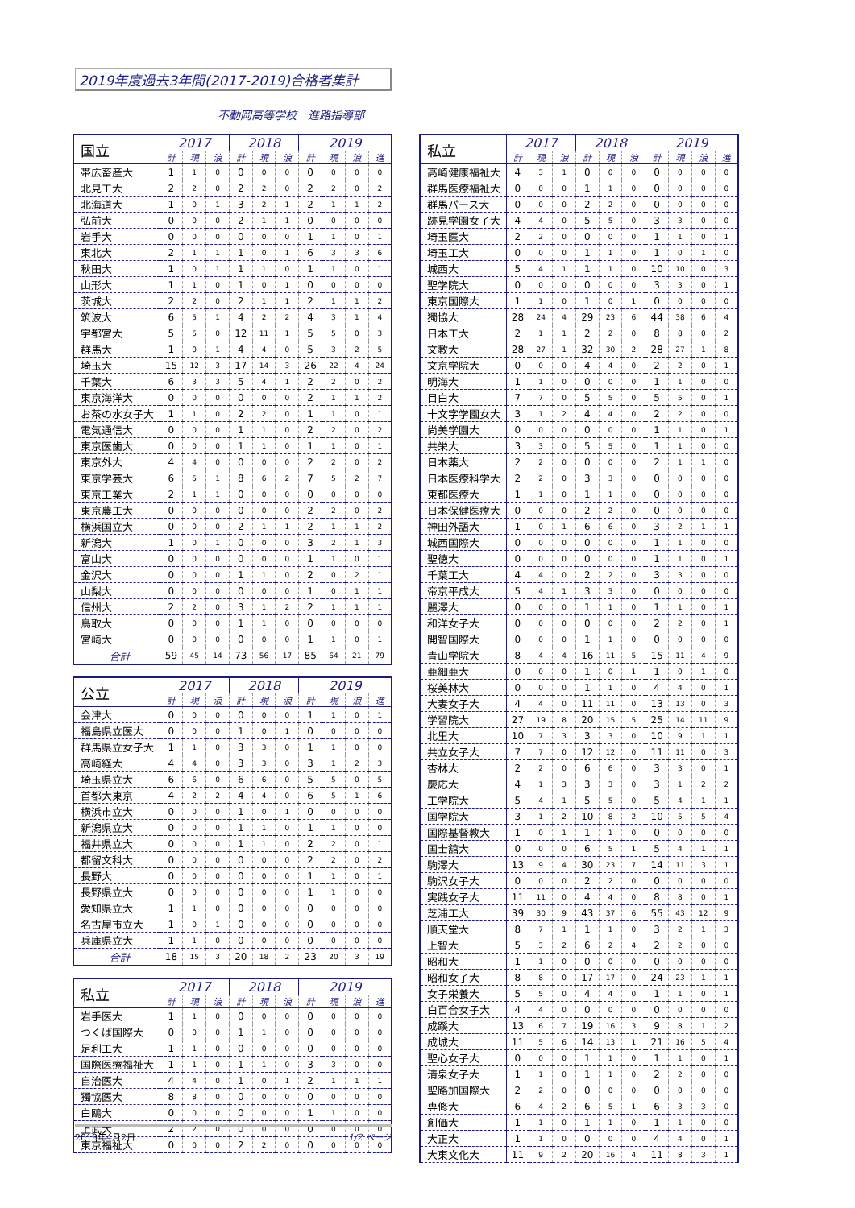2019年度過去3年間(2017-2019)合格者集計
不動岡高等学校　進路指導部
| 国立 | 2017 | | | 2018 | | | 2019 | | | |
| --- | --- | --- | --- | --- | --- | --- | --- | --- | --- | --- |
| | 計 | 現 | 浪 | 計 | 現 | 浪 | 計 | 現 | 浪 | 進 |
| 帯広畜産大 | 1 | 1 | 0 | 0 | 0 | 0 | 0 | 0 | 0 | 0 |
| 北見工大 | 2 | 2 | 0 | 2 | 2 | 0 | 2 | 2 | 0 | 2 |
| 北海道大 | 1 | 0 | 1 | 3 | 2 | 1 | 2 | 1 | 1 | 2 |
| 弘前大 | 0 | 0 | 0 | 2 | 1 | 1 | 0 | 0 | 0 | 0 |
| 岩手大 | 0 | 0 | 0 | 0 | 0 | 0 | 1 | 1 | 0 | 1 |
| 東北大 | 2 | 1 | 1 | 1 | 0 | 1 | 6 | 3 | 3 | 6 |
| 秋田大 | 1 | 0 | 1 | 1 | 1 | 0 | 1 | 1 | 0 | 1 |
| 山形大 | 1 | 1 | 0 | 1 | 0 | 1 | 0 | 0 | 0 | 0 |
| 茨城大 | 2 | 2 | 0 | 2 | 1 | 1 | 2 | 1 | 1 | 2 |
| 筑波大 | 6 | 5 | 1 | 4 | 2 | 2 | 4 | 3 | 1 | 4 |
| 宇都宮大 | 5 | 5 | 0 | 12 | 11 | 1 | 5 | 5 | 0 | 3 |
| 群馬大 | 1 | 0 | 1 | 4 | 4 | 0 | 5 | 3 | 2 | 5 |
| 埼玉大 | 15 | 12 | 3 | 17 | 14 | 3 | 26 | 22 | 4 | 24 |
| 千葉大 | 6 | 3 | 3 | 5 | 4 | 1 | 2 | 2 | 0 | 2 |
| 東京海洋大 | 0 | 0 | 0 | 0 | 0 | 0 | 2 | 1 | 1 | 2 |
| お茶の水女子大 | 1 | 1 | 0 | 2 | 2 | 0 | 1 | 1 | 0 | 1 |
| 電気通信大 | 0 | 0 | 0 | 1 | 1 | 0 | 2 | 2 | 0 | 2 |
| 東京医歯大 | 0 | 0 | 0 | 1 | 1 | 0 | 1 | 1 | 0 | 1 |
| 東京外大 | 4 | 4 | 0 | 0 | 0 | 0 | 2 | 2 | 0 | 2 |
| 東京学芸大 | 6 | 5 | 1 | 8 | 6 | 2 | 7 | 5 | 2 | 7 |
| 東京工業大 | 2 | 1 | 1 | 0 | 0 | 0 | 0 | 0 | 0 | 0 |
| 東京農工大 | 0 | 0 | 0 | 0 | 0 | 0 | 2 | 2 | 0 | 2 |
| 横浜国立大 | 0 | 0 | 0 | 2 | 1 | 1 | 2 | 1 | 1 | 2 |
| 新潟大 | 1 | 0 | 1 | 0 | 0 | 0 | 3 | 2 | 1 | 3 |
| 富山大 | 0 | 0 | 0 | 0 | 0 | 0 | 1 | 1 | 0 | 1 |
| 金沢大 | 0 | 0 | 0 | 1 | 1 | 0 | 2 | 0 | 2 | 1 |
| 山梨大 | 0 | 0 | 0 | 0 | 0 | 0 | 1 | 0 | 1 | 1 |
| 信州大 | 2 | 2 | 0 | 3 | 1 | 2 | 2 | 1 | 1 | 1 |
| 鳥取大 | 0 | 0 | 0 | 1 | 1 | 0 | 0 | 0 | 0 | 0 |
| 宮崎大 | 0 | 0 | 0 | 0 | 0 | 0 | 1 | 1 | 0 | 1 |
| 合計 | 59 | 45 | 14 | 73 | 56 | 17 | 85 | 64 | 21 | 79 |
| 公立 | 2017 | | | 2018 | | | 2019 | | | |
| --- | --- | --- | --- | --- | --- | --- | --- | --- | --- | --- |
| | 計 | 現 | 浪 | 計 | 現 | 浪 | 計 | 現 | 浪 | 進 |
| 会津大 | 0 | 0 | 0 | 0 | 0 | 0 | 1 | 1 | 0 | 1 |
| 福島県立医大 | 0 | 0 | 0 | 1 | 0 | 1 | 0 | 0 | 0 | 0 |
| 群馬県立女子大 | 1 | 1 | 0 | 3 | 3 | 0 | 1 | 1 | 0 | 0 |
| 高崎経大 | 4 | 4 | 0 | 3 | 3 | 0 | 3 | 1 | 2 | 3 |
| 埼玉県立大 | 6 | 6 | 0 | 6 | 6 | 0 | 5 | 5 | 0 | 5 |
| 首都大東京 | 4 | 2 | 2 | 4 | 4 | 0 | 6 | 5 | 1 | 6 |
| 横浜市立大 | 0 | 0 | 0 | 1 | 0 | 1 | 0 | 0 | 0 | 0 |
| 新潟県立大 | 0 | 0 | 0 | 1 | 1 | 0 | 1 | 1 | 0 | 0 |
| 福井県立大 | 0 | 0 | 0 | 1 | 1 | 0 | 2 | 2 | 0 | 1 |
| 都留文科大 | 0 | 0 | 0 | 0 | 0 | 0 | 2 | 2 | 0 | 2 |
| 長野大 | 0 | 0 | 0 | 0 | 0 | 0 | 1 | 1 | 0 | 1 |
| 長野県立大 | 0 | 0 | 0 | 0 | 0 | 0 | 1 | 1 | 0 | 0 |
| 愛知県立大 | 1 | 1 | 0 | 0 | 0 | 0 | 0 | 0 | 0 | 0 |
| 名古屋市立大 | 1 | 0 | 1 | 0 | 0 | 0 | 0 | 0 | 0 | 0 |
| 兵庫県立大 | 1 | 1 | 0 | 0 | 0 | 0 | 0 | 0 | 0 | 0 |
| 合計 | 18 | 15 | 3 | 20 | 18 | 2 | 23 | 20 | 3 | 19 |
| 私立 | 2017 | | | 2018 | | | 2019 | | | |
| --- | --- | --- | --- | --- | --- | --- | --- | --- | --- | --- |
| | 計 | 現 | 浪 | 計 | 現 | 浪 | 計 | 現 | 浪 | 進 |
| 岩手医大 | 1 | 1 | 0 | 0 | 0 | 0 | 0 | 0 | 0 | 0 |
| つくば国際大 | 0 | 0 | 0 | 1 | 1 | 0 | 0 | 0 | 0 | 0 |
| 足利工大 | 1 | 1 | 0 | 0 | 0 | 0 | 0 | 0 | 0 | 0 |
| 国際医療福祉大 | 1 | 1 | 0 | 1 | 1 | 0 | 3 | 3 | 0 | 0 |
| 自治医大 | 4 | 4 | 0 | 1 | 0 | 1 | 2 | 1 | 1 | 1 |
| 獨協医大 | 8 | 8 | 0 | 0 | 0 | 0 | 0 | 0 | 0 | 0 |
| 白鴎大 | 0 | 0 | 0 | 0 | 0 | 0 | 1 | 1 | 0 | 0 |
| 上武大 | 2 | 2 | 0 | 0 | 0 | 0 | 0 | 0 | 0 | 0 |
| 東京福祉大 | 0 | 0 | 0 | 2 | 2 | 0 | 0 | 0 | 0 | 0 |
| 私立 | 2017 | | | 2018 | | | 2019 | | | |
| --- | --- | --- | --- | --- | --- | --- | --- | --- | --- | --- |
| | 計 | 現 | 浪 | 計 | 現 | 浪 | 計 | 現 | 浪 | 進 |
| 高崎健康福祉大 | 4 | 3 | 1 | 0 | 0 | 0 | 0 | 0 | 0 | 0 |
| 群馬医療福祉大 | 0 | 0 | 0 | 1 | 1 | 0 | 0 | 0 | 0 | 0 |
| 群馬パース大 | 0 | 0 | 0 | 2 | 2 | 0 | 0 | 0 | 0 | 0 |
| 跡見学園女子大 | 4 | 4 | 0 | 5 | 5 | 0 | 3 | 3 | 0 | 0 |
| 埼玉医大 | 2 | 2 | 0 | 0 | 0 | 0 | 1 | 1 | 0 | 1 |
| 埼玉工大 | 0 | 0 | 0 | 1 | 1 | 0 | 1 | 0 | 1 | 0 |
| 城西大 | 5 | 4 | 1 | 1 | 1 | 0 | 10 | 10 | 0 | 3 |
| 聖学院大 | 0 | 0 | 0 | 0 | 0 | 0 | 3 | 3 | 0 | 1 |
| 東京国際大 | 1 | 1 | 0 | 1 | 0 | 1 | 0 | 0 | 0 | 0 |
| 獨協大 | 28 | 24 | 4 | 29 | 23 | 6 | 44 | 38 | 6 | 4 |
| 日本工大 | 2 | 1 | 1 | 2 | 2 | 0 | 8 | 8 | 0 | 2 |
| 文教大 | 28 | 27 | 1 | 32 | 30 | 2 | 28 | 27 | 1 | 8 |
| 文京学院大 | 0 | 0 | 0 | 4 | 4 | 0 | 2 | 2 | 0 | 1 |
| 明海大 | 1 | 1 | 0 | 0 | 0 | 0 | 1 | 1 | 0 | 0 |
| 目白大 | 7 | 7 | 0 | 5 | 5 | 0 | 5 | 5 | 0 | 1 |
| 十文字学園女大 | 3 | 1 | 2 | 4 | 4 | 0 | 2 | 2 | 0 | 0 |
| 尚美学園大 | 0 | 0 | 0 | 0 | 0 | 0 | 1 | 1 | 0 | 1 |
| 共栄大 | 3 | 3 | 0 | 5 | 5 | 0 | 1 | 1 | 0 | 0 |
| 日本薬大 | 2 | 2 | 0 | 0 | 0 | 0 | 2 | 1 | 1 | 0 |
| 日本医療科学大 | 2 | 2 | 0 | 3 | 3 | 0 | 0 | 0 | 0 | 0 |
| 東都医療大 | 1 | 1 | 0 | 1 | 1 | 0 | 0 | 0 | 0 | 0 |
| 日本保健医療大 | 0 | 0 | 0 | 2 | 2 | 0 | 0 | 0 | 0 | 0 |
| 神田外語大 | 1 | 0 | 1 | 6 | 6 | 0 | 3 | 2 | 1 | 1 |
| 城西国際大 | 0 | 0 | 0 | 0 | 0 | 0 | 1 | 1 | 0 | 0 |
| 聖徳大 | 0 | 0 | 0 | 0 | 0 | 0 | 1 | 1 | 0 | 1 |
| 千葉工大 | 4 | 4 | 0 | 2 | 2 | 0 | 3 | 3 | 0 | 0 |
| 帝京平成大 | 5 | 4 | 1 | 3 | 3 | 0 | 0 | 0 | 0 | 0 |
| 麗澤大 | 0 | 0 | 0 | 1 | 1 | 0 | 1 | 1 | 0 | 1 |
| 和洋女子大 | 0 | 0 | 0 | 0 | 0 | 0 | 2 | 2 | 0 | 1 |
| 開智国際大 | 0 | 0 | 0 | 1 | 1 | 0 | 0 | 0 | 0 | 0 |
| 青山学院大 | 8 | 4 | 4 | 16 | 11 | 5 | 15 | 11 | 4 | 9 |
| 亜細亜大 | 0 | 0 | 0 | 1 | 0 | 1 | 1 | 0 | 1 | 0 |
| 桜美林大 | 0 | 0 | 0 | 1 | 1 | 0 | 4 | 4 | 0 | 1 |
| 大妻女子大 | 4 | 4 | 0 | 11 | 11 | 0 | 13 | 13 | 0 | 3 |
| 学習院大 | 27 | 19 | 8 | 20 | 15 | 5 | 25 | 14 | 11 | 9 |
| 北里大 | 10 | 7 | 3 | 3 | 3 | 0 | 10 | 9 | 1 | 1 |
| 共立女子大 | 7 | 7 | 0 | 12 | 12 | 0 | 11 | 11 | 0 | 3 |
| 杏林大 | 2 | 2 | 0 | 6 | 6 | 0 | 3 | 3 | 0 | 1 |
| 慶応大 | 4 | 1 | 3 | 3 | 3 | 0 | 3 | 1 | 2 | 2 |
| 工学院大 | 5 | 4 | 1 | 5 | 5 | 0 | 5 | 4 | 1 | 1 |
| 国学院大 | 3 | 1 | 2 | 10 | 8 | 2 | 10 | 5 | 5 | 4 |
| 国際基督教大 | 1 | 0 | 1 | 1 | 1 | 0 | 0 | 0 | 0 | 0 |
| 国士舘大 | 0 | 0 | 0 | 6 | 5 | 1 | 5 | 4 | 1 | 1 |
| 駒澤大 | 13 | 9 | 4 | 30 | 23 | 7 | 14 | 11 | 3 | 1 |
| 駒沢女子大 | 0 | 0 | 0 | 2 | 2 | 0 | 0 | 0 | 0 | 0 |
| 実践女子大 | 11 | 11 | 0 | 4 | 4 | 0 | 8 | 8 | 0 | 1 |
| 芝浦工大 | 39 | 30 | 9 | 43 | 37 | 6 | 55 | 43 | 12 | 9 |
| 順天堂大 | 8 | 7 | 1 | 1 | 1 | 0 | 3 | 2 | 1 | 3 |
| 上智大 | 5 | 3 | 2 | 6 | 2 | 4 | 2 | 2 | 0 | 0 |
| 昭和大 | 1 | 1 | 0 | 0 | 0 | 0 | 0 | 0 | 0 | 0 |
| 昭和女子大 | 8 | 8 | 0 | 17 | 17 | 0 | 24 | 23 | 1 | 1 |
| 女子栄養大 | 5 | 5 | 0 | 4 | 4 | 0 | 1 | 1 | 0 | 1 |
| 白百合女子大 | 4 | 4 | 0 | 0 | 0 | 0 | 0 | 0 | 0 | 0 |
| 成蹊大 | 13 | 6 | 7 | 19 | 16 | 3 | 9 | 8 | 1 | 2 |
| 成城大 | 11 | 5 | 6 | 14 | 13 | 1 | 21 | 16 | 5 | 4 |
| 聖心女子大 | 0 | 0 | 0 | 1 | 1 | 0 | 1 | 1 | 0 | 1 |
| 清泉女子大 | 1 | 1 | 0 | 1 | 1 | 0 | 2 | 2 | 0 | 0 |
| 聖路加国際大 | 2 | 2 | 0 | 0 | 0 | 0 | 0 | 0 | 0 | 0 |
| 専修大 | 6 | 4 | 2 | 6 | 5 | 1 | 6 | 3 | 3 | 0 |
| 創価大 | 1 | 1 | 0 | 1 | 1 | 0 | 1 | 1 | 0 | 0 |
| 大正大 | 1 | 1 | 0 | 0 | 0 | 0 | 4 | 4 | 0 | 1 |
| 大東文化大 | 11 | 9 | 2 | 20 | 16 | 4 | 11 | 8 | 3 | 1 |
2019年4月2日 1/2 ページ